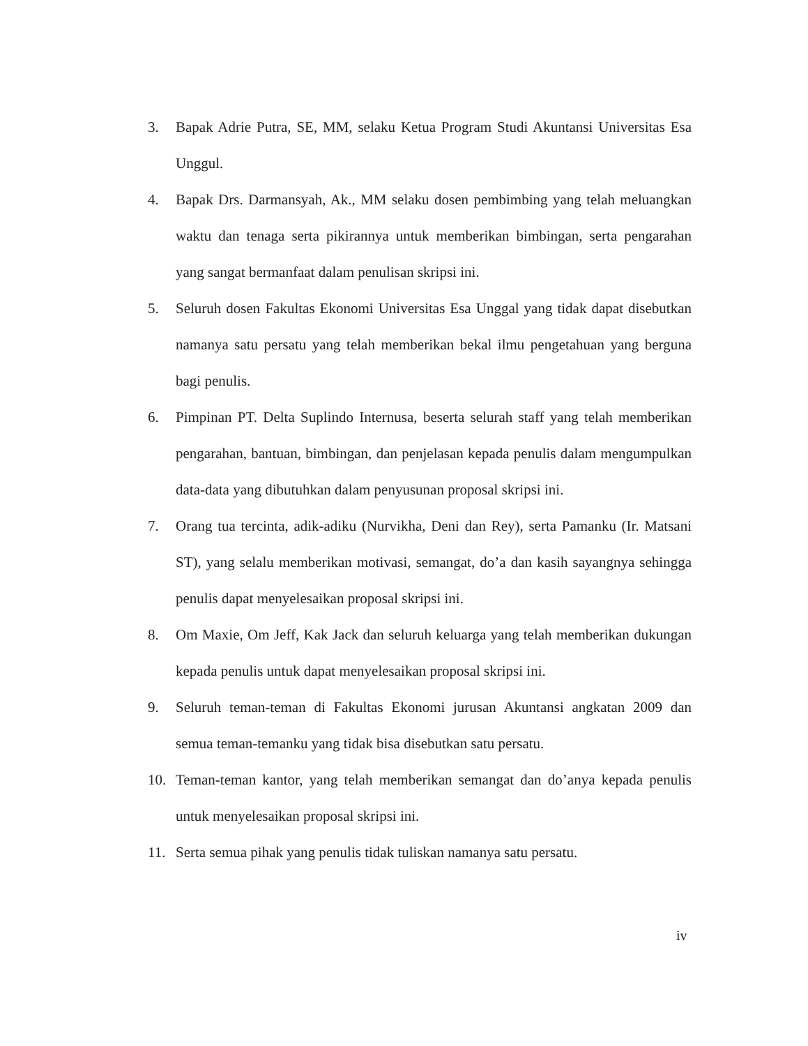3. Bapak Adrie Putra, SE, MM, selaku Ketua Program Studi Akuntansi Universitas Esa Unggul.
4. Bapak Drs. Darmansyah, Ak., MM selaku dosen pembimbing yang telah meluangkan waktu dan tenaga serta pikirannya untuk memberikan bimbingan, serta pengarahan yang sangat bermanfaat dalam penulisan skripsi ini.
5. Seluruh dosen Fakultas Ekonomi Universitas Esa Unggal yang tidak dapat disebutkan namanya satu persatu yang telah memberikan bekal ilmu pengetahuan yang berguna bagi penulis.
6. Pimpinan PT. Delta Suplindo Internusa, beserta selurah staff yang telah memberikan pengarahan, bantuan, bimbingan, dan penjelasan kepada penulis dalam mengumpulkan data-data yang dibutuhkan dalam penyusunan proposal skripsi ini.
7. Orang tua tercinta, adik-adiku (Nurvikha, Deni dan Rey), serta Pamanku (Ir. Matsani ST), yang selalu memberikan motivasi, semangat, do’a dan kasih sayangnya sehingga penulis dapat menyelesaikan proposal skripsi ini.
8. Om Maxie, Om Jeff, Kak Jack dan seluruh keluarga yang telah memberikan dukungan kepada penulis untuk dapat menyelesaikan proposal skripsi ini.
9. Seluruh teman-teman di Fakultas Ekonomi jurusan Akuntansi angkatan 2009 dan semua teman-temanku yang tidak bisa disebutkan satu persatu.
10. Teman-teman kantor, yang telah memberikan semangat dan do’anya kepada penulis untuk menyelesaikan proposal skripsi ini.
11. Serta semua pihak yang penulis tidak tuliskan namanya satu persatu.
iv